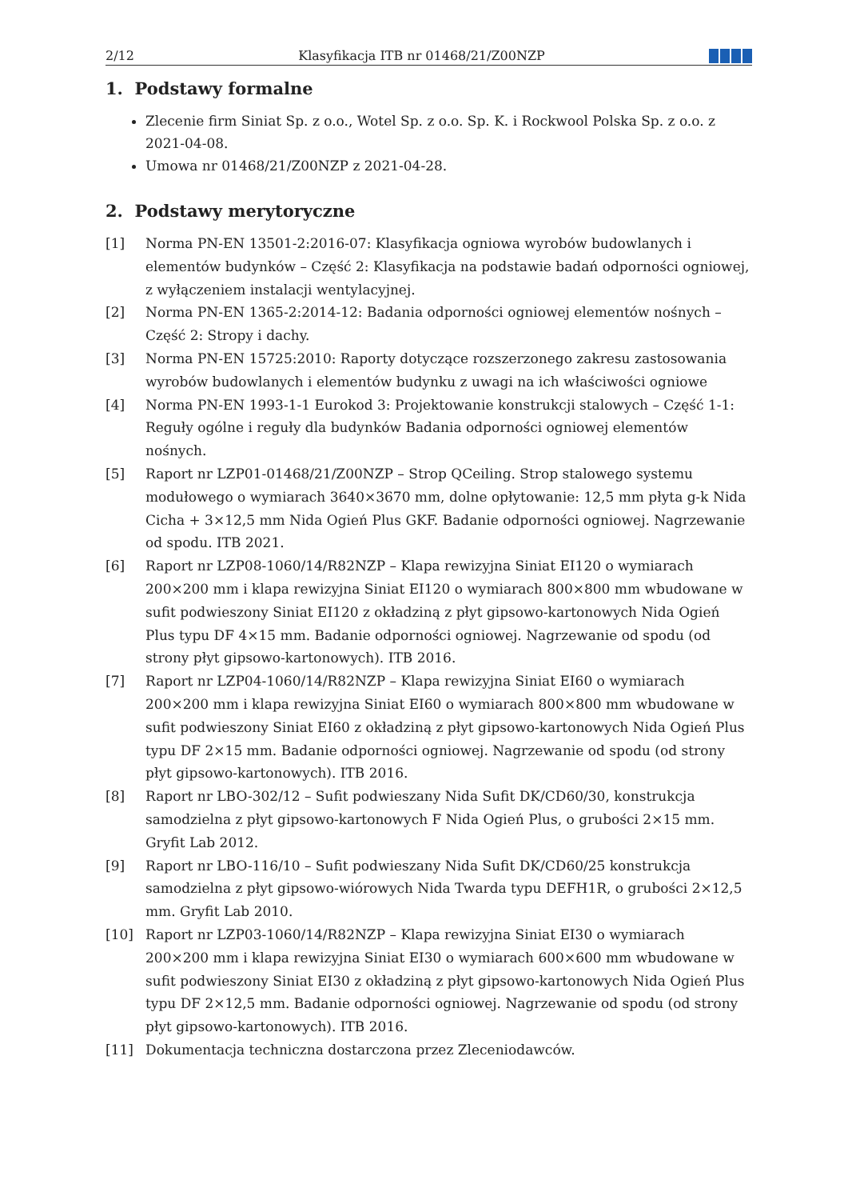2/12 Klasyfikacja ITB nr 01468/21/Z00NZP
1. Podstawy formalne
Zlecenie firm Siniat Sp. z o.o., Wotel Sp. z o.o. Sp. K. i Rockwool Polska Sp. z o.o. z 2021-04-08.
Umowa nr 01468/21/Z00NZP z 2021-04-28.
2. Podstawy merytoryczne
[1] Norma PN-EN 13501-2:2016-07: Klasyfikacja ogniowa wyrobów budowlanych i elementów budynków – Część 2: Klasyfikacja na podstawie badań odporności ogniowej, z wyłączeniem instalacji wentylacyjnej.
[2] Norma PN-EN 1365-2:2014-12: Badania odporności ogniowej elementów nośnych – Część 2: Stropy i dachy.
[3] Norma PN-EN 15725:2010: Raporty dotyczące rozszerzonego zakresu zastosowania wyrobów budowlanych i elementów budynku z uwagi na ich właściwości ogniowe
[4] Norma PN-EN 1993-1-1 Eurokod 3: Projektowanie konstrukcji stalowych – Część 1-1: Reguły ogólne i reguły dla budynków Badania odporności ogniowej elementów nośnych.
[5] Raport nr LZP01-01468/21/Z00NZP – Strop QCeiling. Strop stalowego systemu modułowego o wymiarach 3640×3670 mm, dolne opłytowanie: 12,5 mm płyta g-k Nida Cicha + 3×12,5 mm Nida Ogień Plus GKF. Badanie odporności ogniowej. Nagrzewanie od spodu. ITB 2021.
[6] Raport nr LZP08-1060/14/R82NZP – Klapa rewizyjna Siniat EI120 o wymiarach 200×200 mm i klapa rewizyjna Siniat EI120 o wymiarach 800×800 mm wbudowane w sufit podwieszony Siniat EI120 z okładziną z płyt gipsowo-kartonowych Nida Ogień Plus typu DF 4×15 mm. Badanie odporności ogniowej. Nagrzewanie od spodu (od strony płyt gipsowo-kartonowych). ITB 2016.
[7] Raport nr LZP04-1060/14/R82NZP – Klapa rewizyjna Siniat EI60 o wymiarach 200×200 mm i klapa rewizyjna Siniat EI60 o wymiarach 800×800 mm wbudowane w sufit podwieszony Siniat EI60 z okładziną z płyt gipsowo-kartonowych Nida Ogień Plus typu DF 2×15 mm. Badanie odporności ogniowej. Nagrzewanie od spodu (od strony płyt gipsowo-kartonowych). ITB 2016.
[8] Raport nr LBO-302/12 – Sufit podwieszany Nida Sufit DK/CD60/30, konstrukcja samodzielna z płyt gipsowo-kartonowych F Nida Ogień Plus, o grubości 2×15 mm. Gryfit Lab 2012.
[9] Raport nr LBO-116/10 – Sufit podwieszany Nida Sufit DK/CD60/25 konstrukcja samodzielna z płyt gipsowo-wiórowych Nida Twarda typu DEFH1R, o grubości 2×12,5 mm. Gryfit Lab 2010.
[10] Raport nr LZP03-1060/14/R82NZP – Klapa rewizyjna Siniat EI30 o wymiarach 200×200 mm i klapa rewizyjna Siniat EI30 o wymiarach 600×600 mm wbudowane w sufit podwieszony Siniat EI30 z okładziną z płyt gipsowo-kartonowych Nida Ogień Plus typu DF 2×12,5 mm. Badanie odporności ogniowej. Nagrzewanie od spodu (od strony płyt gipsowo-kartonowych). ITB 2016.
[11] Dokumentacja techniczna dostarczona przez Zleceniodawców.